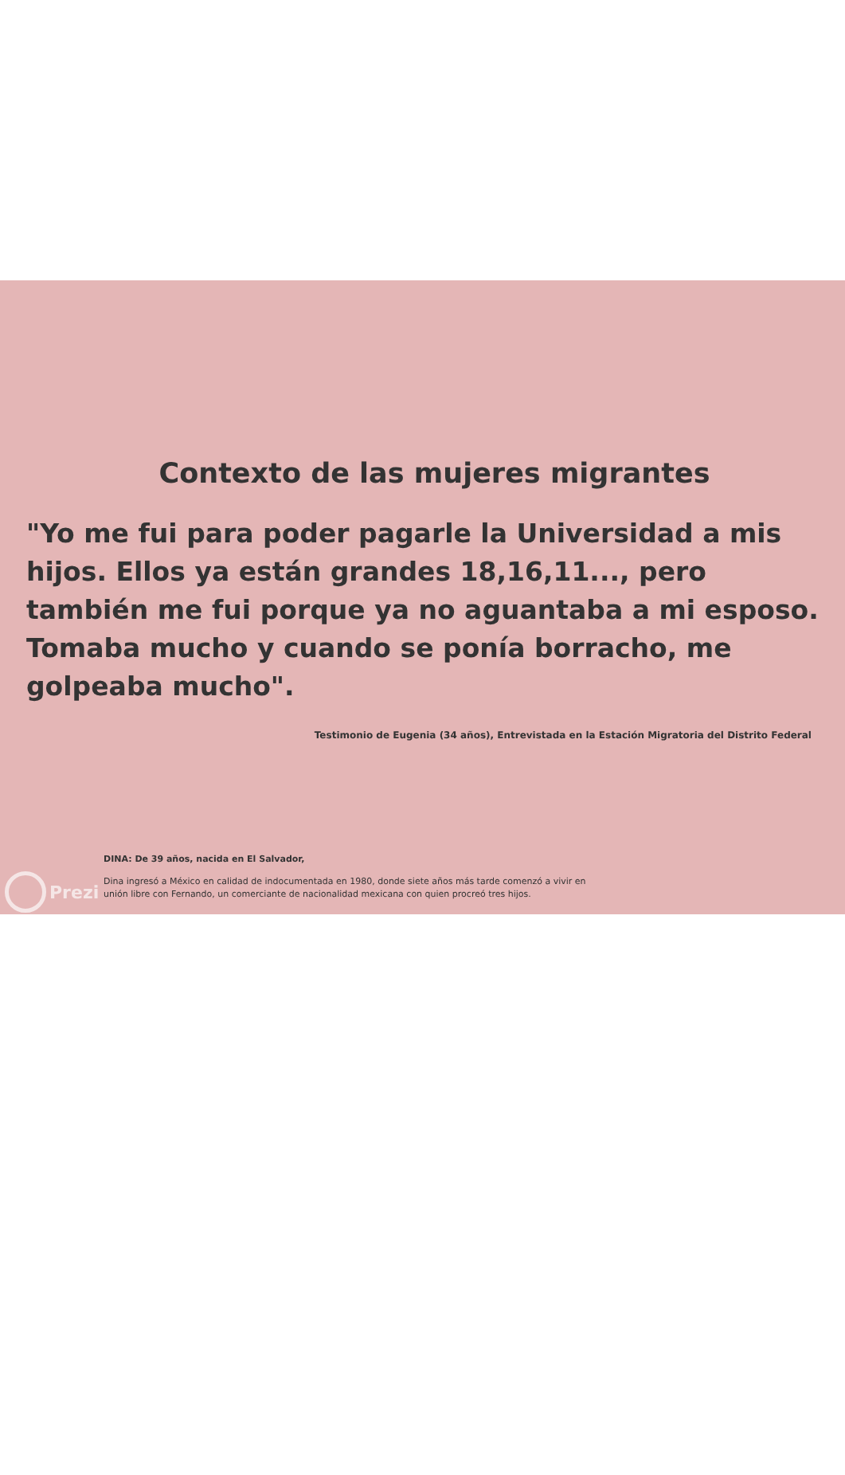Contexto de las mujeres migrantes
"Yo me fui para poder pagarle la Universidad a mis hijos. Ellos ya están grandes 18,16,11..., pero también me fui porque ya no aguantaba a mi esposo. Tomaba mucho y cuando se ponía borracho, me golpeaba mucho".
Testimonio de Eugenia (34 años), Entrevistada en la Estación Migratoria del Distrito Federal
Prezi
DINA: De 39 años, nacida en El Salvador,
Dina ingresó a México en calidad de indocumentada en 1980, donde siete años más tarde comenzó a vivir en
unión libre con Fernando, un comerciante de nacionalidad mexicana con quien procreó tres hijos.